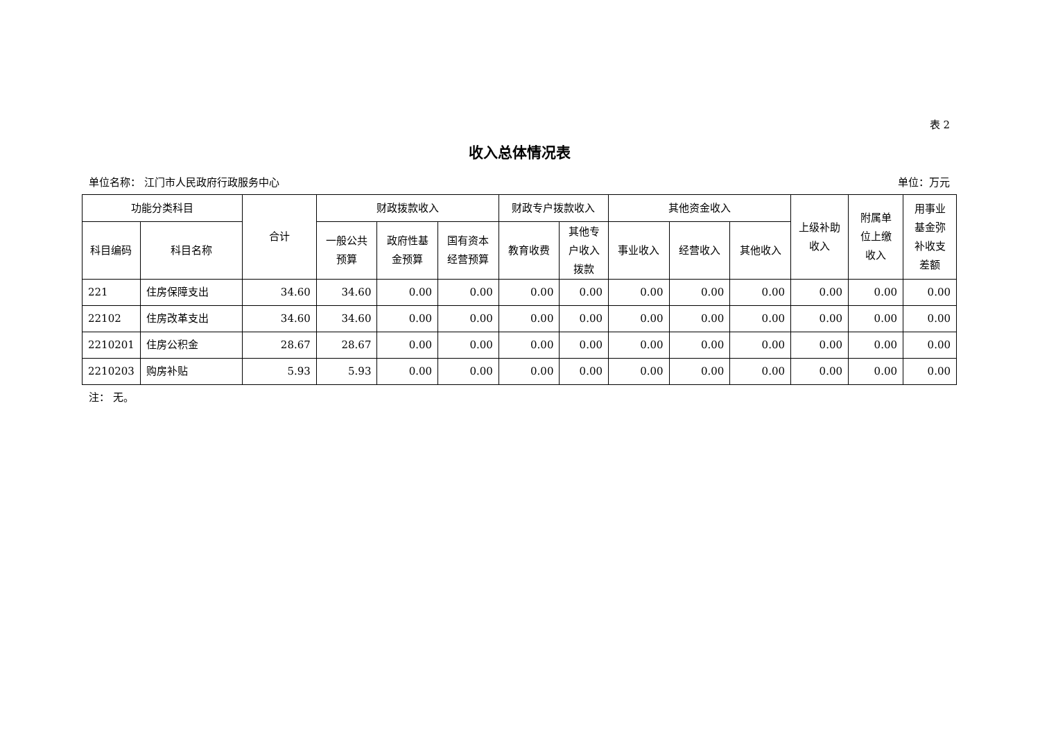表 2
收入总体情况表
单位名称： 江门市人民政府行政服务中心 单位：万元
| 功能分类科目 | | 合计 | 财政拨款收入 | | | 财政专户拨款收入 | | 其他资金收入 | | | 上级补助 收入 | 附属单 位上缴 收入 | 用事业 基金弥 补收支 差额 |
| --- | --- | --- | --- | --- | --- | --- | --- | --- | --- | --- | --- | --- | --- |
| 科目编码 | 科目名称 | | 一般公共 预算 | 政府性基 金预算 | 国有资本 经营预算 | 教育收费 | 其他专 户收入 拨款 | 事业收入 | 经营收入 | 其他收入 | | | |
| 221 | 住房保障支出 | 34.60 | 34.60 | 0.00 | 0.00 | 0.00 | 0.00 | 0.00 | 0.00 | 0.00 | 0.00 | 0.00 | 0.00 |
| 22102 | 住房改革支出 | 34.60 | 34.60 | 0.00 | 0.00 | 0.00 | 0.00 | 0.00 | 0.00 | 0.00 | 0.00 | 0.00 | 0.00 |
| 2210201 | 住房公积金 | 28.67 | 28.67 | 0.00 | 0.00 | 0.00 | 0.00 | 0.00 | 0.00 | 0.00 | 0.00 | 0.00 | 0.00 |
| 2210203 | 购房补贴 | 5.93 | 5.93 | 0.00 | 0.00 | 0.00 | 0.00 | 0.00 | 0.00 | 0.00 | 0.00 | 0.00 | 0.00 |
注： 无。